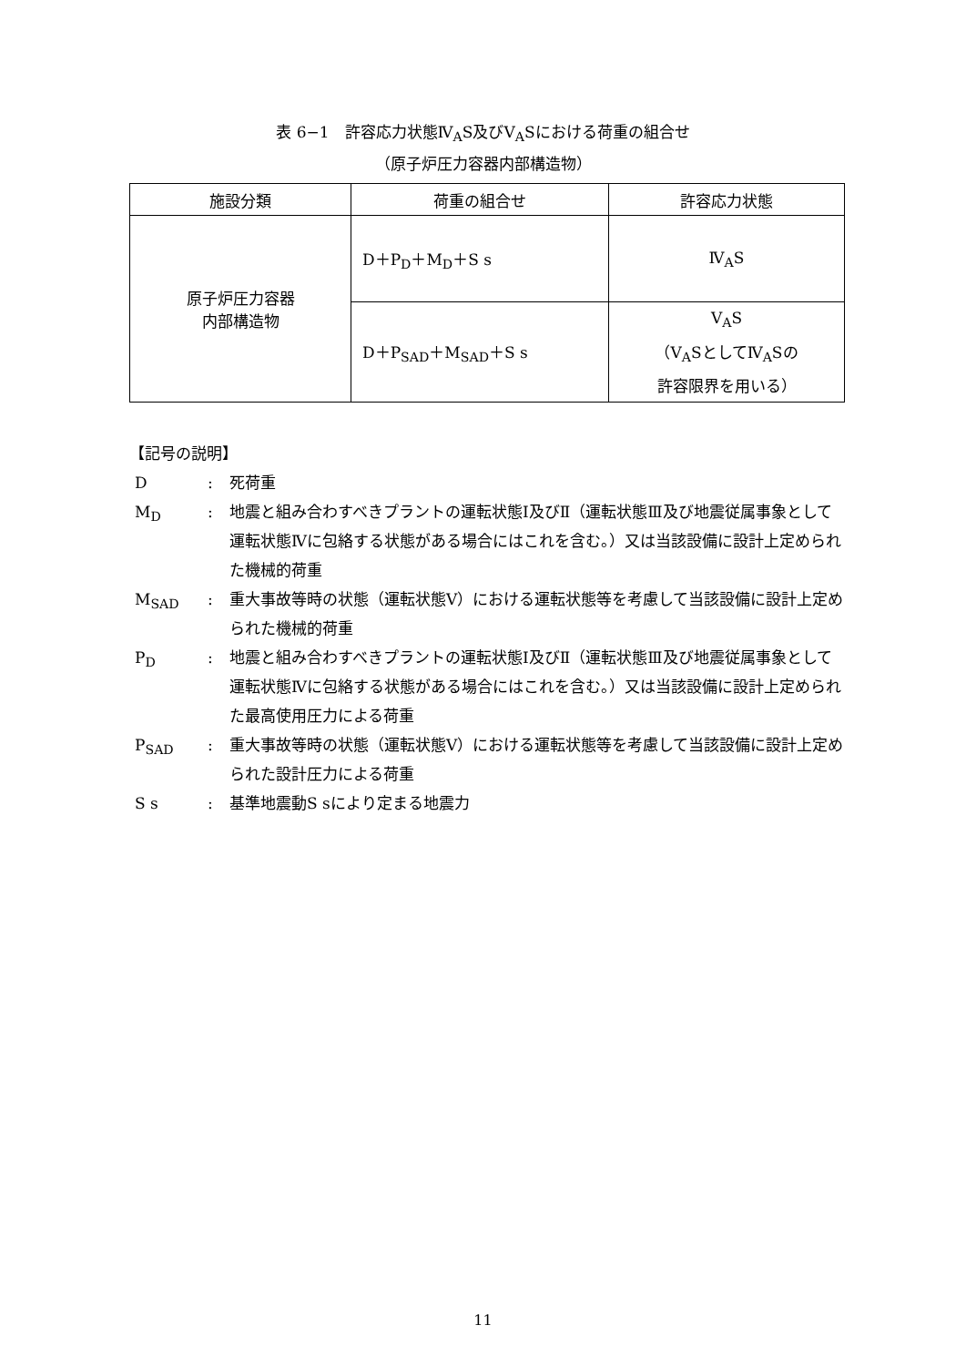表 6−1　許容応力状態Ⅳ<sub>A</sub>S及びⅤ<sub>A</sub>Sにおける荷重の組合せ
（原子炉圧力容器内部構造物）
| 施設分類 | 荷重の組合せ | 許容応力状態 |
| --- | --- | --- |
| 原子炉圧力容器 内部構造物 | D＋P<sub>D</sub>＋M<sub>D</sub>＋S s | Ⅳ<sub>A</sub>S |
| | D＋P<sub>SAD</sub>＋M<sub>SAD</sub>＋S s | Ⅴ<sub>A</sub>S （Ⅴ<sub>A</sub>SとしてⅣ<sub>A</sub>Sの 許容限界を用いる） |
【記号の説明】
D : 死荷重
M<sub>D</sub> : 地震と組み合わすべきプラントの運転状態Ⅰ及びⅡ（運転状態Ⅲ及び地震従属事象として運転状態Ⅳに包絡する状態がある場合にはこれを含む。）又は当該設備に設計上定められた機械的荷重
M<sub>SAD</sub> : 重大事故等時の状態（運転状態Ⅴ）における運転状態等を考慮して当該設備に設計上定められた機械的荷重
P<sub>D</sub> : 地震と組み合わすべきプラントの運転状態Ⅰ及びⅡ（運転状態Ⅲ及び地震従属事象として運転状態Ⅳに包絡する状態がある場合にはこれを含む。）又は当該設備に設計上定められた最高使用圧力による荷重
P<sub>SAD</sub> : 重大事故等時の状態（運転状態Ⅴ）における運転状態等を考慮して当該設備に設計上定められた設計圧力による荷重
S s : 基準地震動S sにより定まる地震力
11